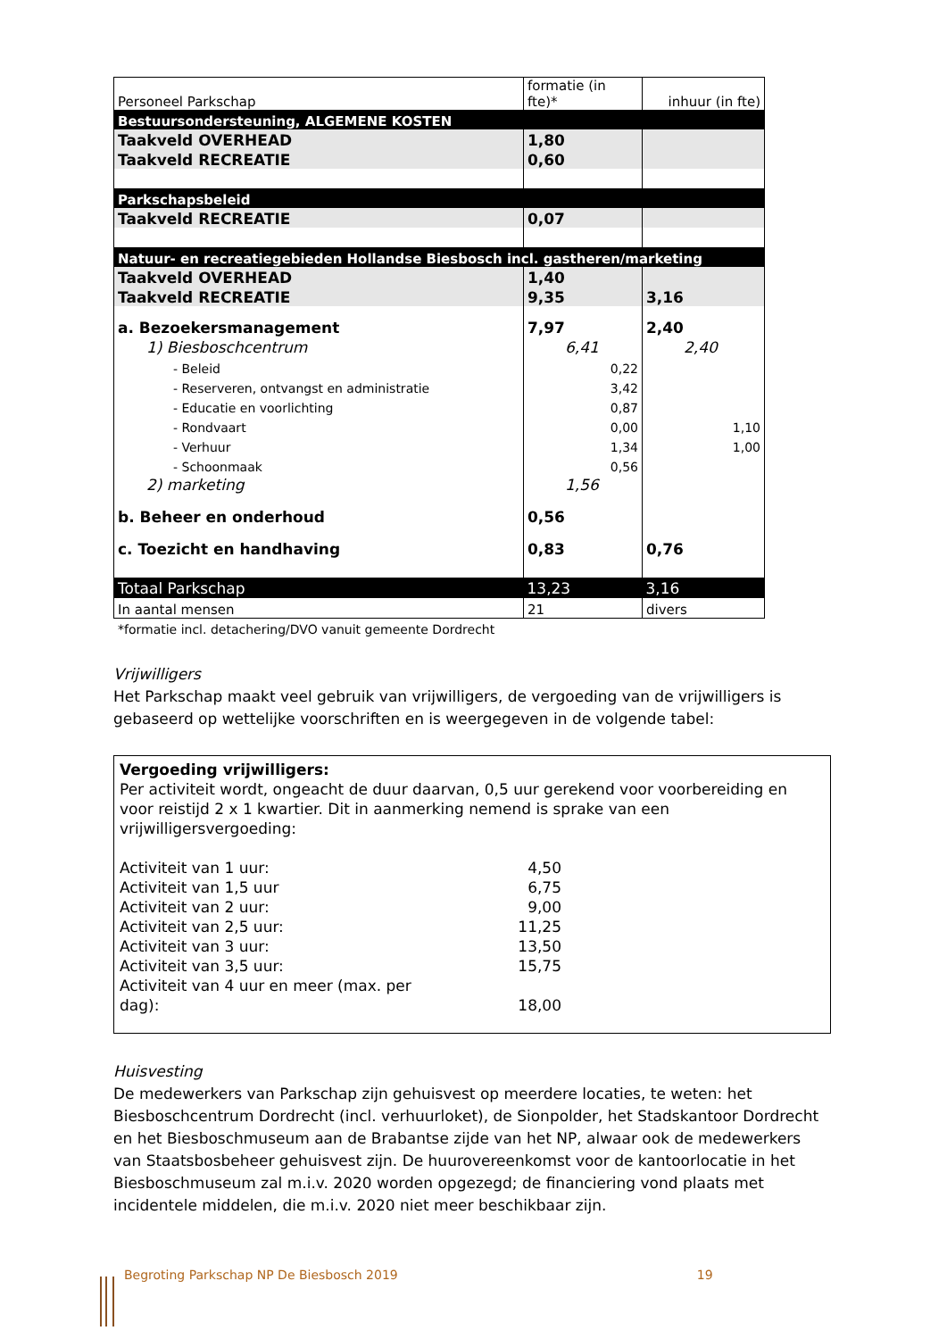| Personeel Parkschap | formatie (in fte)* | inhuur (in fte) |
| Bestuursondersteuning, ALGEMENE KOSTEN | | |
| Taakveld OVERHEAD | 1,80 | |
| Taakveld RECREATIE | 0,60 | |
| Parkschapsbeleid | | |
| Taakveld RECREATIE | 0,07 | |
| Natuur- en recreatiegebieden Hollandse Biesbosch incl. gastheren/marketing | | |
| Taakveld OVERHEAD | 1,40 | |
| Taakveld RECREATIE | 9,35 | 3,16 |
| a. Bezoekersmanagement | 7,97 | 2,40 |
| 1) Biesboschcentrum | 6,41 | 2,40 |
| - Beleid | 0,22 | |
| - Reserveren, ontvangst en administratie | 3,42 | |
| - Educatie en voorlichting | 0,87 | |
| - Rondvaart | 0,00 | 1,10 |
| - Verhuur | 1,34 | 1,00 |
| - Schoonmaak | 0,56 | |
| 2) marketing | 1,56 | |
| b. Beheer en onderhoud | 0,56 | |
| c. Toezicht en handhaving | 0,83 | 0,76 |
| Totaal Parkschap | 13,23 | 3,16 |
| In aantal mensen | 21 | divers |
*formatie incl. detachering/DVO vanuit gemeente Dordrecht
Vrijwilligers
Het Parkschap maakt veel gebruik van vrijwilligers, de vergoeding van de vrijwilligers is gebaseerd op wettelijke voorschriften en is weergegeven in de volgende tabel:
Vergoeding vrijwilligers:
Per activiteit wordt, ongeacht de duur daarvan, 0,5 uur gerekend voor voorbereiding en voor reistijd 2 x 1 kwartier. Dit in aanmerking nemend is sprake van een vrijwilligersvergoeding:
| Activiteit van 1 uur: | 4,50 |
| Activiteit van 1,5 uur | 6,75 |
| Activiteit van 2 uur: | 9,00 |
| Activiteit van 2,5 uur: | 11,25 |
| Activiteit van 3 uur: | 13,50 |
| Activiteit van 3,5 uur: | 15,75 |
| Activiteit van 4 uur en meer (max. per dag): | 18,00 |
Huisvesting
De medewerkers van Parkschap zijn gehuisvest op meerdere locaties, te weten: het Biesboschcentrum Dordrecht (incl. verhuurloket), de Sionpolder, het Stadskantoor Dordrecht en het Biesboschmuseum aan de Brabantse zijde van het NP, alwaar ook de medewerkers van Staatsbosbeheer gehuisvest zijn. De huurovereenkomst voor de kantoorlocatie in het Biesboschmuseum zal m.i.v. 2020 worden opgezegd; de financiering vond plaats met incidentele middelen, die m.i.v. 2020 niet meer beschikbaar zijn.
Begroting Parkschap NP De Biesbosch 2019 19